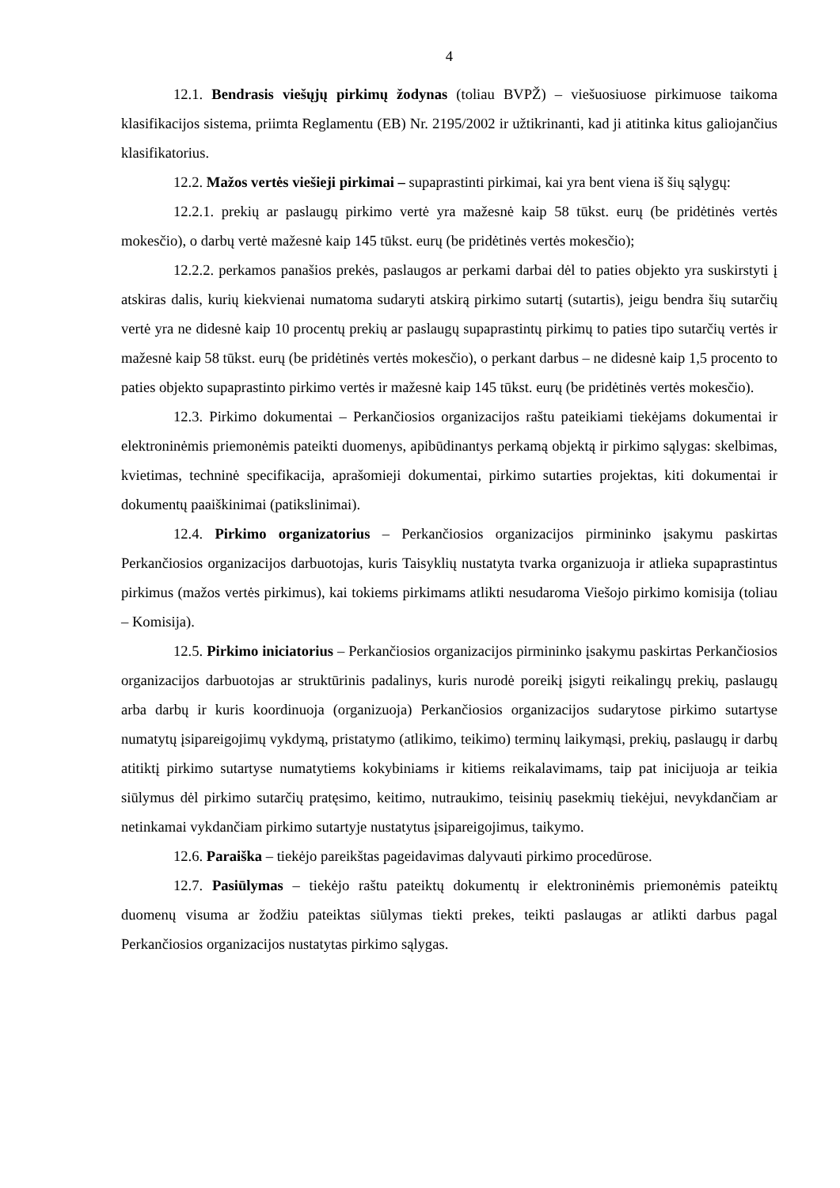4
12.1. Bendrasis viešųjų pirkimų žodynas (toliau BVPŽ) – viešuosiuose pirkimuose taikoma klasifikacijos sistema, priimta Reglamentu (EB) Nr. 2195/2002 ir užtikrinanti, kad ji atitinka kitus galiojančius klasifikatorius.
12.2. Mažos vertės viešieji pirkimai – supaprastinti pirkimai, kai yra bent viena iš šių sąlygų:
12.2.1. prekių ar paslaugų pirkimo vertė yra mažesnė kaip 58 tūkst. eurų (be pridėtinės vertės mokesčio), o darbų vertė mažesnė kaip 145 tūkst. eurų (be pridėtinės vertės mokesčio);
12.2.2. perkamos panašios prekės, paslaugos ar perkami darbai dėl to paties objekto yra suskirstyti į atskiras dalis, kurių kiekvienai numatoma sudaryti atskirą pirkimo sutartį (sutartis), jeigu bendra šių sutarčių vertė yra ne didesnė kaip 10 procentų prekių ar paslaugų supaprastintų pirkimų to paties tipo sutarčių vertės ir mažesnė kaip 58 tūkst. eurų (be pridėtinės vertės mokesčio), o perkant darbus – ne didesnė kaip 1,5 procento to paties objekto supaprastinto pirkimo vertės ir mažesnė kaip 145 tūkst. eurų (be pridėtinės vertės mokesčio).
12.3. Pirkimo dokumentai – Perkančiosios organizacijos raštu pateikiami tiekėjams dokumentai ir elektroninėmis priemonėmis pateikti duomenys, apibūdinantys perkamą objektą ir pirkimo sąlygas: skelbimas, kvietimas, techninė specifikacija, aprašomieji dokumentai, pirkimo sutarties projektas, kiti dokumentai ir dokumentų paaiškinimai (patikslinimai).
12.4. Pirkimo organizatorius – Perkančiosios organizacijos pirmininko įsakymu paskirtas Perkančiosios organizacijos darbuotojas, kuris Taisyklių nustatyta tvarka organizuoja ir atlieka supaprastintus pirkimus (mažos vertės pirkimus), kai tokiems pirkimams atlikti nesudaroma Viešojo pirkimo komisija (toliau – Komisija).
12.5. Pirkimo iniciatorius – Perkančiosios organizacijos pirmininko įsakymu paskirtas Perkančiosios organizacijos darbuotojas ar struktūrinis padalinys, kuris nurodė poreikį įsigyti reikalingų prekių, paslaugų arba darbų ir kuris koordinuoja (organizuoja) Perkančiosios organizacijos sudarytose pirkimo sutartyse numatytų įsipareigojimų vykdymą, pristatymo (atlikimo, teikimo) terminų laikymąsi, prekių, paslaugų ir darbų atitiktį pirkimo sutartyse numatytiems kokybiniams ir kitiems reikalavimams, taip pat inicijuoja ar teikia siūlymus dėl pirkimo sutarčių pratęsimo, keitimo, nutraukimo, teisinių pasekmių tiekėjui, nevykdančiam ar netinkamai vykdančiam pirkimo sutartyje nustatytus įsipareigojimus, taikymo.
12.6. Paraiška – tiekėjo pareikštas pageidavimas dalyvauti pirkimo procedūrose.
12.7. Pasiūlymas – tiekėjo raštu pateiktų dokumentų ir elektroninėmis priemonėmis pateiktų duomenų visuma ar žodžiu pateiktas siūlymas tiekti prekes, teikti paslaugas ar atlikti darbus pagal Perkančiosios organizacijos nustatytas pirkimo sąlygas.